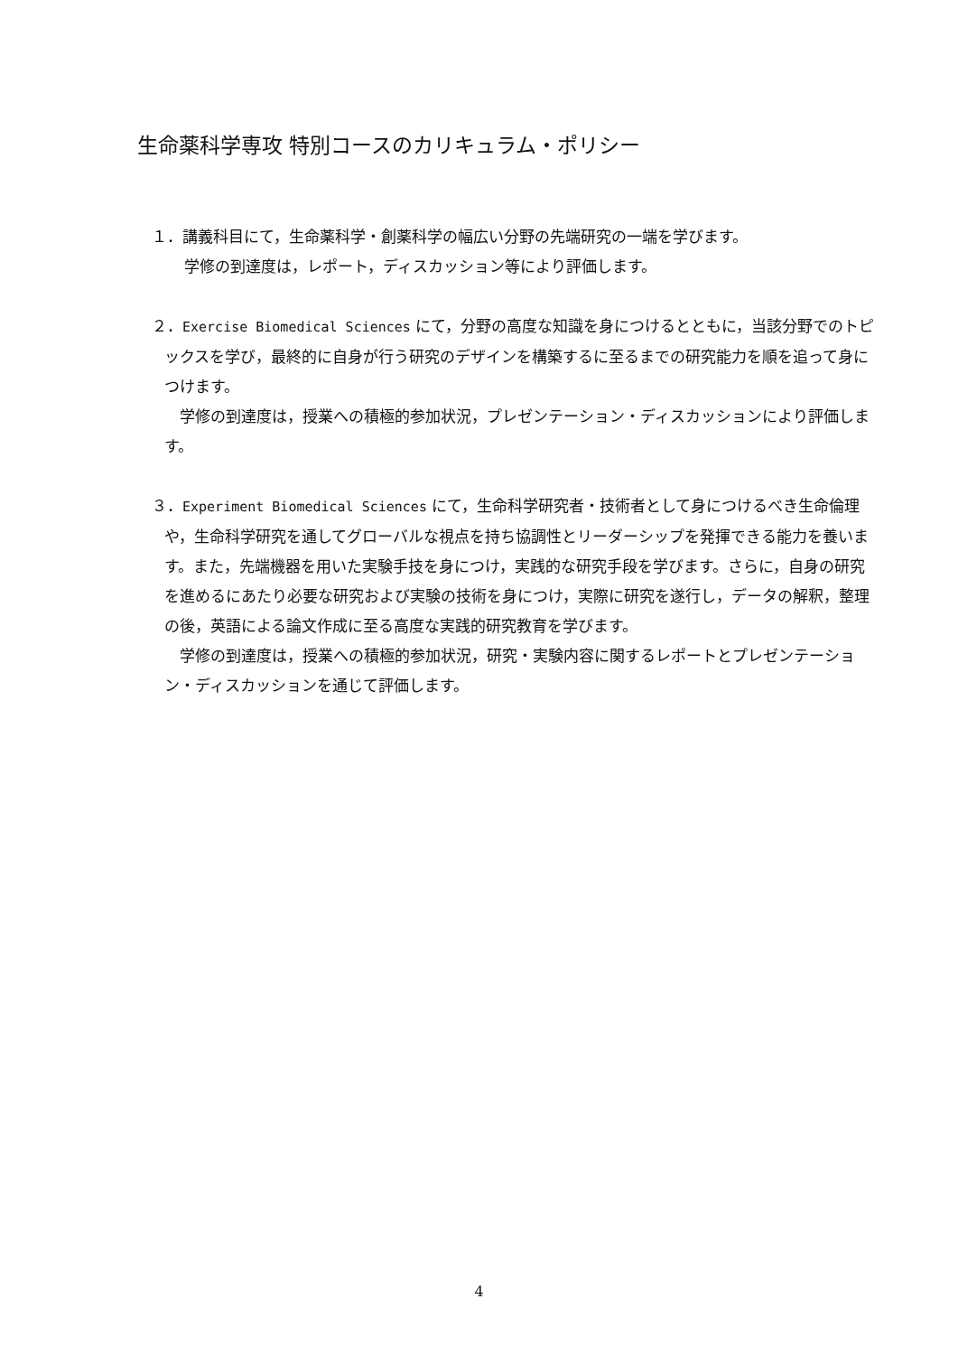生命薬科学専攻 特別コースのカリキュラム・ポリシー
１．講義科目にて，生命薬科学・創薬科学の幅広い分野の先端研究の一端を学びます。
学修の到達度は，レポート，ディスカッション等により評価します。
２．Exercise Biomedical Sciences にて，分野の高度な知識を身につけるとともに，当該分野でのトピックスを学び，最終的に自身が行う研究のデザインを構築するに至るまでの研究能力を順を追って身につけます。
　学修の到達度は，授業への積極的参加状況，プレゼンテーション・ディスカッションにより評価します。
３．Experiment Biomedical Sciences にて，生命科学研究者・技術者として身につけるべき生命倫理や，生命科学研究を通してグローバルな視点を持ち協調性とリーダーシップを発揮できる能力を養います。また，先端機器を用いた実験手技を身につけ，実践的な研究手段を学びます。さらに，自身の研究を進めるにあたり必要な研究および実験の技術を身につけ，実際に研究を遂行し，データの解釈，整理の後，英語による論文作成に至る高度な実践的研究教育を学びます。
　学修の到達度は，授業への積極的参加状況，研究・実験内容に関するレポートとプレゼンテーション・ディスカッションを通じて評価します。
4